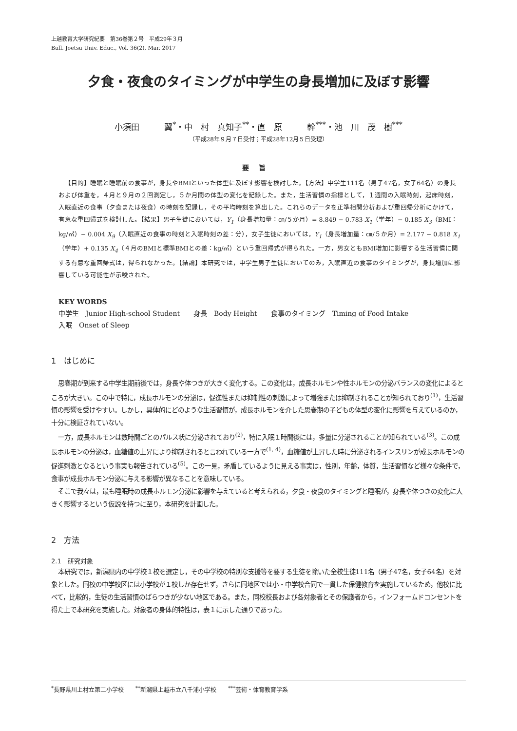上越教育大学研究紀要　第36巻第２号　平成29年３月
Bull. Joetsu Univ. Educ., Vol. 36(2), Mar. 2017
夕食・夜食のタイミングが中学生の身長増加に及ぼす影響
小須田　　　翼<sup>*</sup>・中　村　真知子<sup>**</sup>・直　原　　　幹<sup>***</sup>・池　川　茂　樹<sup>***</sup>
（平成28年９月７日受付；平成28年12月５日受理）
要旨
【目的】睡眠と睡眠前の食事が，身長やBMIといった体型に及ぼす影響を検討した。【方法】中学生111名（男子47名，女子64名）の身長および体重を，４月と９月の２回測定し，５か月間の体型の変化を記録した。また，生活習慣の指標として，１週間の入眠時刻，起床時刻，入眠直近の食事（夕食または夜食）の時刻を記録し，その平均時刻を算出した。これらのデータを正準相関分析および重回帰分析にかけて，有意な重回帰式を検討した。【結果】男子生徒においては，Y<sub>1</sub>（身長増加量：㎝/５か月）= 8.849 − 0.783 X<sub>1</sub>（学年）− 0.185 X<sub>3</sub>（BMI：kg/㎡）− 0.004 X<sub>9</sub>（入眠直近の食事の時刻と入眠時刻の差：分），女子生徒においては，Y<sub>1</sub>（身長増加量：㎝/５か月）= 2.177 − 0.818 X<sub>1</sub>（学年）+ 0.135 X<sub>4</sub>（４月のBMIと標準BMIとの差：kg/㎡）という重回帰式が得られた。一方，男女ともBMI増加に影響する生活習慣に関する有意な重回帰式は，得られなかった。【結論】本研究では，中学生男子生徒においてのみ，入眠直近の食事のタイミングが，身長増加に影響している可能性が示唆された。
KEY WORDS
中学生　Junior High-school Student　　身長　Body Height　　食事のタイミング　Timing of Food Intake
入眠　Onset of Sleep
1　はじめに
思春期が到来する中学生期前後では，身長や体つきが大きく変化する。この変化は，成長ホルモンや性ホルモンの分泌バランスの変化によるところが大きい。この中で特に，成長ホルモンの分泌は，促進性または抑制性の刺激によって増強または抑制されることが知られており<sup>(1)</sup>，生活習慣の影響を受けやすい。しかし，具体的にどのような生活習慣が，成長ホルモンを介した思春期の子どもの体型の変化に影響を与えているのか，十分に検証されていない。
一方，成長ホルモンは数時間ごとのパルス状に分泌されており<sup>(2)</sup>，特に入眠１時間後には，多量に分泌されることが知られている<sup>(3)</sup>。この成長ホルモンの分泌は，血糖値の上昇により抑制されると言われている一方で<sup>(1, 4)</sup>，血糖値が上昇した時に分泌されるインスリンが成長ホルモンの促進刺激となるという事実も報告されている<sup>(5)</sup>。この一見，矛盾しているように見える事実は，性別，年齢，体質，生活習慣など様々な条件で，食事が成長ホルモン分泌に与える影響が異なることを意味している。
そこで我々は，最も睡眠時の成長ホルモン分泌に影響を与えていると考えられる，夕食・夜食のタイミングと睡眠が，身長や体つきの変化に大きく影響するという仮説を持つに至り，本研究を計画した。
2　方法
2.1　研究対象
本研究では，新潟県内の中学校１校を選定し，その中学校の特別な支援等を要する生徒を除いた全校生徒111名（男子47名，女子64名）を対象とした。同校の中学校区には小学校が１校しか存在せず，さらに同地区では小・中学校合同で一貫した保健教育を実施しているため，他校に比べて，比較的，生徒の生活習慣のばらつきが少ない地区である。また，同校校長および各対象者とその保護者から，インフォームドコンセントを得た上で本研究を実施した。対象者の身体的特性は，表１に示した通りであった。
<sup>*</sup> 長野県川上村立第二小学校　　<sup>**</sup>新潟県上越市立八千浦小学校　　<sup>***</sup>芸術・体育教育学系